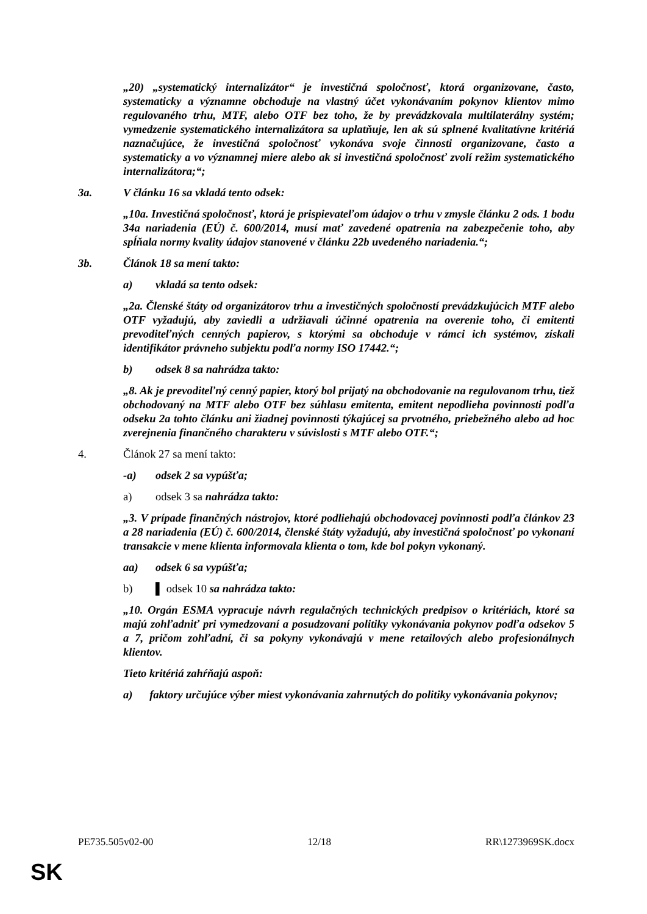„20) „systematický internalizátor“ je investičná spoločnosť, ktorá organizovane, často, systematicky a významne obchoduje na vlastný účet vykonávaním pokynov klientov mimo regulovaného trhu, MTF, alebo OTF bez toho, že by prevádzkovala multilaterálny systém; vymedzenie systematického internalizátora sa uplatňuje, len ak sú splnené kvalitatívne kritériá naznačujúce, že investičná spoločnosť vykonáva svoje činnosti organizovane, často a systematicky a vo významnej miere alebo ak si investičná spoločnosť zvolí režim systematického internalizátora;“;
3a. V článku 16 sa vkladá tento odsek:
„10a. Investičná spoločnosť, ktorá je prispievateľom údajov o trhu v zmysle článku 2 ods. 1 bodu 34a nariadenia (EÚ) č. 600/2014, musí mať zavedené opatrenia na zabezpečenie toho, aby spĺňala normy kvality údajov stanovené v článku 22b uvedeného nariadenia.“;
3b. Článok 18 sa mení takto:
a) vkladá sa tento odsek:
„2a. Členské štáty od organizátorov trhu a investičných spoločností prevádzkujúcich MTF alebo OTF vyžadujú, aby zaviedli a udržiavali účinné opatrenia na overenie toho, či emitenti prevoditeľných cenných papierov, s ktorými sa obchoduje v rámci ich systémov, získali identifikátor právneho subjektu podľa normy ISO 17442.“;
b) odsek 8 sa nahrádza takto:
„8. Ak je prevoditeľný cenný papier, ktorý bol prijatý na obchodovanie na regulovanom trhu, tiež obchodovaný na MTF alebo OTF bez súhlasu emitenta, emitent nepodlieha povinnosti podľa odseku 2a tohto článku ani žiadnej povinnosti týkajúcej sa prvotného, priebežného alebo ad hoc zverejnenia finančného charakteru v súvislosti s MTF alebo OTF.“;
4. Článok 27 sa mení takto:
-a) odsek 2 sa vypúšťa;
a) odsek 3 sa nahrádza takto:
„3. V prípade finančných nástrojov, ktoré podliehajú obchodovacej povinnosti podľa článkov 23 a 28 nariadenia (EÚ) č. 600/2014, členské štáty vyžadujú, aby investičná spoločnosť po vykonaní transakcie v mene klienta informovala klienta o tom, kde bol pokyn vykonaný.
aa) odsek 6 sa vypúšťa;
b) ▌ odsek 10 sa nahrádza takto:
„10. Orgán ESMA vypracuje návrh regulačných technických predpisov o kritériách, ktoré sa majú zohľadniť pri vymedzovaní a posudzovaní politiky vykonávania pokynov podľa odsekov 5 a 7, pričom zohľadní, či sa pokyny vykonávajú v mene retailových alebo profesionálnych klientov.
Tieto kritériá zahŕňajú aspoň:
a) faktory určujúce výber miest vykonávania zahrnutých do politiky vykonávania pokynov;
PE735.505v02-00 12/18 RR\1273969SK.docx
SK